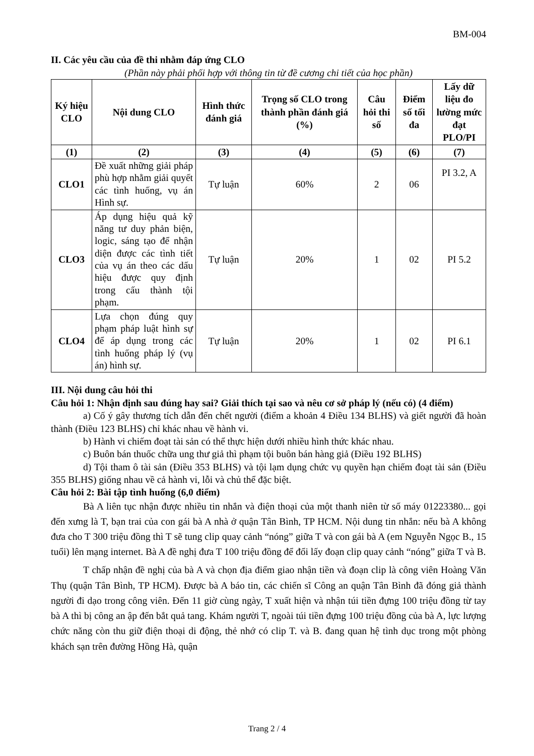BM-004
II. Các yêu cầu của đề thi nhằm đáp ứng CLO
(Phần này phải phối hợp với thông tin từ đề cương chi tiết của học phần)
| Ký hiệu CLO | Nội dung CLO | Hình thức đánh giá | Trọng số CLO trong thành phần đánh giá (%) | Câu hỏi thi số | Điểm số tối đa | Lấy dữ liệu đo lường mức đạt PLO/PI |
| --- | --- | --- | --- | --- | --- | --- |
| (1) | (2) | (3) | (4) | (5) | (6) | (7) |
| CLO1 | Đề xuất những giải pháp phù hợp nhằm giải quyết các tình huống, vụ án Hình sự. | Tự luận | 60% | 2 | 06 | PI 3.2, A |
| CLO3 | Áp dụng hiệu quả kỹ năng tư duy phản biện, logic, sáng tạo để nhận diện được các tình tiết của vụ án theo các dấu hiệu được quy định trong cấu thành tội phạm. | Tự luận | 20% | 1 | 02 | PI 5.2 |
| CLO4 | Lựa chọn đúng quy phạm pháp luật hình sự để áp dụng trong các tình huống pháp lý (vụ án) hình sự. | Tự luận | 20% | 1 | 02 | PI 6.1 |
III. Nội dung câu hỏi thi
Câu hỏi 1: Nhận định sau đúng hay sai? Giải thích tại sao và nêu cơ sở pháp lý (nếu có) (4 điểm)
a) Cố ý gây thương tích dẫn đến chết người (điểm a khoản 4 Điều 134 BLHS) và giết người đã hoàn thành (Điều 123 BLHS) chỉ khác nhau về hành vi.
b) Hành vi chiếm đoạt tài sản có thể thực hiện dưới nhiều hình thức khác nhau.
c) Buôn bán thuốc chữa ung thư giả thì phạm tội buôn bán hàng giả (Điều 192 BLHS)
d) Tội tham ô tài sản (Điều 353 BLHS) và tội lạm dụng chức vụ quyền hạn chiếm đoạt tài sản (Điều 355 BLHS) giống nhau về cả hành vi, lỗi và chủ thể đặc biệt.
Câu hỏi 2: Bài tập tình huống (6,0 điểm)
Bà A liên tục nhận được nhiều tin nhắn và điện thoại của một thanh niên từ số máy 01223380... gọi đến xưng là T, bạn trai của con gái bà A nhà ở quận Tân Bình, TP HCM. Nội dung tin nhắn: nếu bà A không đưa cho T 300 triệu đồng thì T sẽ tung clip quay cảnh “nóng” giữa T và con gái bà A (em Nguyễn Ngọc B., 15 tuổi) lên mạng internet. Bà A đề nghị đưa T 100 triệu đồng để đổi lấy đoạn clip quay cảnh “nóng” giữa T và B.
T chấp nhận đề nghị của bà A và chọn địa điểm giao nhận tiền và đoạn clip là công viên Hoàng Văn Thụ (quận Tân Bình, TP HCM). Được bà A báo tin, các chiến sĩ Công an quận Tân Bình đã đóng giả thành người đi dạo trong công viên. Đến 11 giờ cùng ngày, T xuất hiện và nhận túi tiền đựng 100 triệu đồng từ tay bà A thì bị công an ập đến bắt quả tang. Khám người T, ngoài túi tiền đựng 100 triệu đồng của bà A, lực lượng chức năng còn thu giữ điện thoại di động, thẻ nhớ có clip T. và B. đang quan hệ tình dục trong một phòng khách sạn trên đường Hồng Hà, quận
Trang 2 / 4